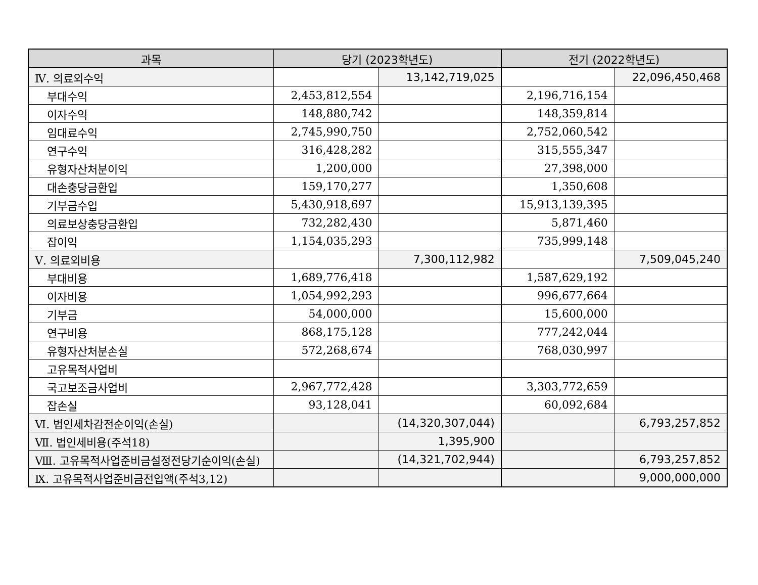| 과목 | 당기 (2023학년도) | | 전기 (2022학년도) | |
| --- | --- | --- | --- | --- |
| Ⅳ. 의료외수익 | | 13,142,719,025 | | 22,096,450,468 |
| 부대수익 | 2,453,812,554 | | 2,196,716,154 | |
| 이자수익 | 148,880,742 | | 148,359,814 | |
| 임대료수익 | 2,745,990,750 | | 2,752,060,542 | |
| 연구수익 | 316,428,282 | | 315,555,347 | |
| 유형자산처분이익 | 1,200,000 | | 27,398,000 | |
| 대손충당금환입 | 159,170,277 | | 1,350,608 | |
| 기부금수입 | 5,430,918,697 | | 15,913,139,395 | |
| 의료보상충당금환입 | 732,282,430 | | 5,871,460 | |
| 잡이익 | 1,154,035,293 | | 735,999,148 | |
| Ⅴ. 의료외비용 | | 7,300,112,982 | | 7,509,045,240 |
| 부대비용 | 1,689,776,418 | | 1,587,629,192 | |
| 이자비용 | 1,054,992,293 | | 996,677,664 | |
| 기부금 | 54,000,000 | | 15,600,000 | |
| 연구비용 | 868,175,128 | | 777,242,044 | |
| 유형자산처분손실 | 572,268,674 | | 768,030,997 | |
| 고유목적사업비 | | | | |
| 국고보조금사업비 | 2,967,772,428 | | 3,303,772,659 | |
| 잡손실 | 93,128,041 | | 60,092,684 | |
| Ⅵ. 법인세차감전순이익(손실) | | (14,320,307,044) | | 6,793,257,852 |
| Ⅶ. 법인세비용(주석18) | | 1,395,900 | | |
| Ⅷ. 고유목적사업준비금설정전당기순이익(손실) | | (14,321,702,944) | | 6,793,257,852 |
| Ⅸ. 고유목적사업준비금전입액(주석3,12) | | | | 9,000,000,000 |